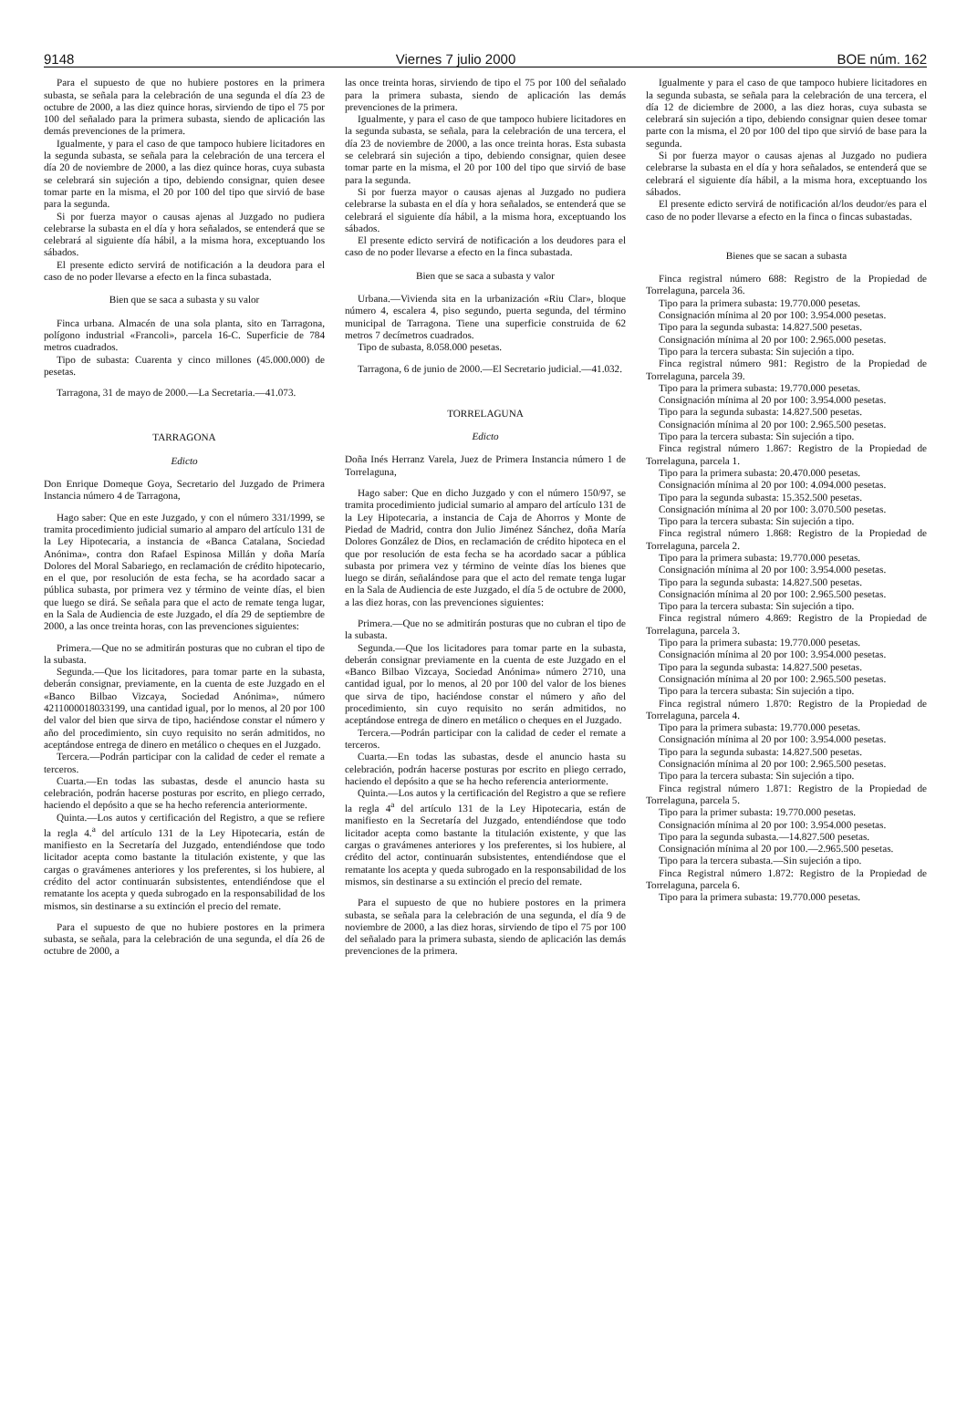9148 Viernes 7 julio 2000 BOE núm. 162
Para el supuesto de que no hubiere postores en la primera subasta, se señala para la celebración de una segunda el día 23 de octubre de 2000, a las diez quince horas, sirviendo de tipo el 75 por 100 del señalado para la primera subasta, siendo de aplicación las demás prevenciones de la primera.
Igualmente, y para el caso de que tampoco hubiere licitadores en la segunda subasta, se señala para la celebración de una tercera el día 20 de noviembre de 2000, a las diez quince horas, cuya subasta se celebrará sin sujeción a tipo, debiendo consignar, quien desee tomar parte en la misma, el 20 por 100 del tipo que sirvió de base para la segunda.
Si por fuerza mayor o causas ajenas al Juzgado no pudiera celebrarse la subasta en el día y hora señalados, se entenderá que se celebrará al siguiente día hábil, a la misma hora, exceptuando los sábados.
El presente edicto servirá de notificación a la deudora para el caso de no poder llevarse a efecto en la finca subastada.
Bien que se saca a subasta y su valor
Finca urbana. Almacén de una sola planta, sito en Tarragona, polígono industrial «Francoli», parcela 16-C. Superficie de 784 metros cuadrados.
Tipo de subasta: Cuarenta y cinco millones (45.000.000) de pesetas.
Tarragona, 31 de mayo de 2000.—La Secretaria.—41.073.
TARRAGONA
Edicto
Don Enrique Domeque Goya, Secretario del Juzgado de Primera Instancia número 4 de Tarragona,
Hago saber: Que en este Juzgado, y con el número 331/1999, se tramita procedimiento judicial sumario al amparo del artículo 131 de la Ley Hipotecaria, a instancia de «Banca Catalana, Sociedad Anónima», contra don Rafael Espinosa Millán y doña María Dolores del Moral Sabariego, en reclamación de crédito hipotecario, en el que, por resolución de esta fecha, se ha acordado sacar a pública subasta, por primera vez y término de veinte días, el bien que luego se dirá. Se señala para que el acto de remate tenga lugar, en la Sala de Audiencia de este Juzgado, el día 29 de septiembre de 2000, a las once treinta horas, con las prevenciones siguientes:
Primera.—Que no se admitirán posturas que no cubran el tipo de la subasta.
Segunda.—Que los licitadores, para tomar parte en la subasta, deberán consignar, previamente, en la cuenta de este Juzgado en el «Banco Bilbao Vizcaya, Sociedad Anónima», número 4211000018033199, una cantidad igual, por lo menos, al 20 por 100 del valor del bien que sirva de tipo, haciéndose constar el número y año del procedimiento, sin cuyo requisito no serán admitidos, no aceptándose entrega de dinero en metálico o cheques en el Juzgado.
Tercera.—Podrán participar con la calidad de ceder el remate a terceros.
Cuarta.—En todas las subastas, desde el anuncio hasta su celebración, podrán hacerse posturas por escrito, en pliego cerrado, haciendo el depósito a que se ha hecho referencia anteriormente.
Quinta.—Los autos y certificación del Registro, a que se refiere la regla 4.<sup>a</sup> del artículo 131 de la Ley Hipotecaria, están de manifiesto en la Secretaría del Juzgado, entendiéndose que todo licitador acepta como bastante la titulación existente, y que las cargas o gravámenes anteriores y los preferentes, si los hubiere, al crédito del actor continuarán subsistentes, entendiéndose que el rematante los acepta y queda subrogado en la responsabilidad de los mismos, sin destinarse a su extinción el precio del remate.
Para el supuesto de que no hubiere postores en la primera subasta, se señala, para la celebración de una segunda, el día 26 de octubre de 2000, a
las once treinta horas, sirviendo de tipo el 75 por 100 del señalado para la primera subasta, siendo de aplicación las demás prevenciones de la primera.
Igualmente, y para el caso de que tampoco hubiere licitadores en la segunda subasta, se señala, para la celebración de una tercera, el día 23 de noviembre de 2000, a las once treinta horas. Esta subasta se celebrará sin sujeción a tipo, debiendo consignar, quien desee tomar parte en la misma, el 20 por 100 del tipo que sirvió de base para la segunda.
Si por fuerza mayor o causas ajenas al Juzgado no pudiera celebrarse la subasta en el día y hora señalados, se entenderá que se celebrará el siguiente día hábil, a la misma hora, exceptuando los sábados.
El presente edicto servirá de notificación a los deudores para el caso de no poder llevarse a efecto en la finca subastada.
Bien que se saca a subasta y valor
Urbana.—Vivienda sita en la urbanización «Riu Clar», bloque número 4, escalera 4, piso segundo, puerta segunda, del término municipal de Tarragona. Tiene una superficie construida de 62 metros 7 decímetros cuadrados.
Tipo de subasta, 8.058.000 pesetas.
Tarragona, 6 de junio de 2000.—El Secretario judicial.—41.032.
TORRELAGUNA
Edicto
Doña Inés Herranz Varela, Juez de Primera Instancia número 1 de Torrelaguna,
Hago saber: Que en dicho Juzgado y con el número 150/97, se tramita procedimiento judicial sumario al amparo del artículo 131 de la Ley Hipotecaria, a instancia de Caja de Ahorros y Monte de Piedad de Madrid, contra don Julio Jiménez Sánchez, doña María Dolores González de Dios, en reclamación de crédito hipoteca en el que por resolución de esta fecha se ha acordado sacar a pública subasta por primera vez y término de veinte días los bienes que luego se dirán, señalándose para que el acto del remate tenga lugar en la Sala de Audiencia de este Juzgado, el día 5 de octubre de 2000, a las diez horas, con las prevenciones siguientes:
Primera.—Que no se admitirán posturas que no cubran el tipo de la subasta.
Segunda.—Que los licitadores para tomar parte en la subasta, deberán consignar previamente en la cuenta de este Juzgado en el «Banco Bilbao Vizcaya, Sociedad Anónima» número 2710, una cantidad igual, por lo menos, al 20 por 100 del valor de los bienes que sirva de tipo, haciéndose constar el número y año del procedimiento, sin cuyo requisito no serán admitidos, no aceptándose entrega de dinero en metálico o cheques en el Juzgado.
Tercera.—Podrán participar con la calidad de ceder el remate a terceros.
Cuarta.—En todas las subastas, desde el anuncio hasta su celebración, podrán hacerse posturas por escrito en pliego cerrado, haciendo el depósito a que se ha hecho referencia anteriormente.
Quinta.—Los autos y la certificación del Registro a que se refiere la regla 4<sup>a</sup> del artículo 131 de la Ley Hipotecaria, están de manifiesto en la Secretaría del Juzgado, entendiéndose que todo licitador acepta como bastante la titulación existente, y que las cargas o gravámenes anteriores y los preferentes, si los hubiere, al crédito del actor, continuarán subsistentes, entendiéndose que el rematante los acepta y queda subrogado en la responsabilidad de los mismos, sin destinarse a su extinción el precio del remate.
Para el supuesto de que no hubiere postores en la primera subasta, se señala para la celebración de una segunda, el día 9 de noviembre de 2000, a las diez horas, sirviendo de tipo el 75 por 100 del señalado para la primera subasta, siendo de aplicación las demás prevenciones de la primera.
Igualmente y para el caso de que tampoco hubiere licitadores en la segunda subasta, se señala para la celebración de una tercera, el día 12 de diciembre de 2000, a las diez horas, cuya subasta se celebrará sin sujeción a tipo, debiendo consignar quien desee tomar parte con la misma, el 20 por 100 del tipo que sirvió de base para la segunda.
Si por fuerza mayor o causas ajenas al Juzgado no pudiera celebrarse la subasta en el día y hora señalados, se entenderá que se celebrará el siguiente día hábil, a la misma hora, exceptuando los sábados.
El presente edicto servirá de notificación al/los deudor/es para el caso de no poder llevarse a efecto en la finca o fincas subastadas.
Bienes que se sacan a subasta
Finca registral número 688: Registro de la Propiedad de Torrelaguna, parcela 36.
Tipo para la primera subasta: 19.770.000 pesetas.
Consignación mínima al 20 por 100: 3.954.000 pesetas.
Tipo para la segunda subasta: 14.827.500 pesetas.
Consignación mínima al 20 por 100: 2.965.000 pesetas.
Tipo para la tercera subasta: Sin sujeción a tipo.
Finca registral número 981: Registro de la Propiedad de Torrelaguna, parcela 39.
Tipo para la primera subasta: 19.770.000 pesetas.
Consignación mínima al 20 por 100: 3.954.000 pesetas.
Tipo para la segunda subasta: 14.827.500 pesetas.
Consignación mínima al 20 por 100: 2.965.500 pesetas.
Tipo para la tercera subasta: Sin sujeción a tipo.
Finca registral número 1.867: Registro de la Propiedad de Torrelaguna, parcela 1.
Tipo para la primera subasta: 20.470.000 pesetas.
Consignación mínima al 20 por 100: 4.094.000 pesetas.
Tipo para la segunda subasta: 15.352.500 pesetas.
Consignación mínima al 20 por 100: 3.070.500 pesetas.
Tipo para la tercera subasta: Sin sujeción a tipo.
Finca registral número 1.868: Registro de la Propiedad de Torrelaguna, parcela 2.
Tipo para la primera subasta: 19.770.000 pesetas.
Consignación mínima al 20 por 100: 3.954.000 pesetas.
Tipo para la segunda subasta: 14.827.500 pesetas.
Consignación mínima al 20 por 100: 2.965.500 pesetas.
Tipo para la tercera subasta: Sin sujeción a tipo.
Finca registral número 4.869: Registro de la Propiedad de Torrelaguna, parcela 3.
Tipo para la primera subasta: 19.770.000 pesetas.
Consignación mínima al 20 por 100: 3.954.000 pesetas.
Tipo para la segunda subasta: 14.827.500 pesetas.
Consignación mínima al 20 por 100: 2.965.500 pesetas.
Tipo para la tercera subasta: Sin sujeción a tipo.
Finca registral número 1.870: Registro de la Propiedad de Torrelaguna, parcela 4.
Tipo para la primera subasta: 19.770.000 pesetas.
Consignación mínima al 20 por 100: 3.954.000 pesetas.
Tipo para la segunda subasta: 14.827.500 pesetas.
Consignación mínima al 20 por 100: 2.965.500 pesetas.
Tipo para la tercera subasta: Sin sujeción a tipo.
Finca registral número 1.871: Registro de la Propiedad de Torrelaguna, parcela 5.
Tipo para la primer subasta: 19.770.000 pesetas.
Consignación mínima al 20 por 100: 3.954.000 pesetas.
Tipo para la segunda subasta.—14.827.500 pesetas.
Consignación mínima al 20 por 100.—2.965.500 pesetas.
Tipo para la tercera subasta.—Sin sujeción a tipo.
Finca Registral número 1.872: Registro de la Propiedad de Torrelaguna, parcela 6.
Tipo para la primera subasta: 19.770.000 pesetas.